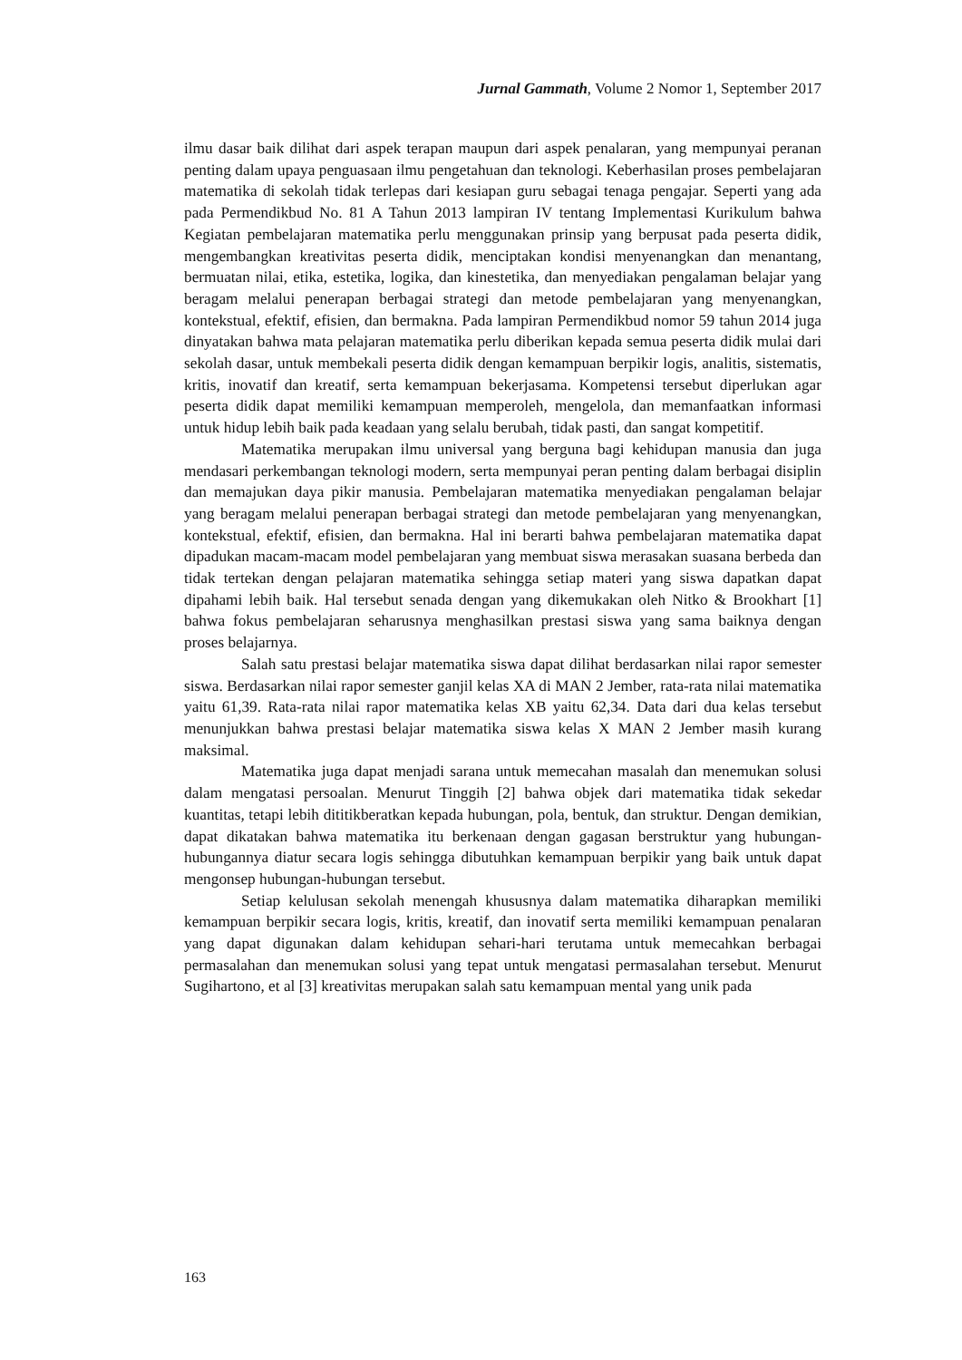Jurnal Gammath, Volume 2 Nomor 1, September 2017
ilmu dasar baik dilihat dari aspek terapan maupun dari aspek penalaran, yang mempunyai peranan penting dalam upaya penguasaan ilmu pengetahuan dan teknologi. Keberhasilan proses pembelajaran matematika di sekolah tidak terlepas dari kesiapan guru sebagai tenaga pengajar. Seperti yang ada pada Permendikbud No. 81 A Tahun 2013 lampiran IV tentang Implementasi Kurikulum bahwa Kegiatan pembelajaran matematika perlu menggunakan prinsip yang berpusat pada peserta didik, mengembangkan kreativitas peserta didik, menciptakan kondisi menyenangkan dan menantang, bermuatan nilai, etika, estetika, logika, dan kinestetika, dan menyediakan pengalaman belajar yang beragam melalui penerapan berbagai strategi dan metode pembelajaran yang menyenangkan, kontekstual, efektif, efisien, dan bermakna. Pada lampiran Permendikbud nomor 59 tahun 2014 juga dinyatakan bahwa mata pelajaran matematika perlu diberikan kepada semua peserta didik mulai dari sekolah dasar, untuk membekali peserta didik dengan kemampuan berpikir logis, analitis, sistematis, kritis, inovatif dan kreatif, serta kemampuan bekerjasama. Kompetensi tersebut diperlukan agar peserta didik dapat memiliki kemampuan memperoleh, mengelola, dan memanfaatkan informasi untuk hidup lebih baik pada keadaan yang selalu berubah, tidak pasti, dan sangat kompetitif.
Matematika merupakan ilmu universal yang berguna bagi kehidupan manusia dan juga mendasari perkembangan teknologi modern, serta mempunyai peran penting dalam berbagai disiplin dan memajukan daya pikir manusia. Pembelajaran matematika menyediakan pengalaman belajar yang beragam melalui penerapan berbagai strategi dan metode pembelajaran yang menyenangkan, kontekstual, efektif, efisien, dan bermakna. Hal ini berarti bahwa pembelajaran matematika dapat dipadukan macam-macam model pembelajaran yang membuat siswa merasakan suasana berbeda dan tidak tertekan dengan pelajaran matematika sehingga setiap materi yang siswa dapatkan dapat dipahami lebih baik. Hal tersebut senada dengan yang dikemukakan oleh Nitko & Brookhart [1] bahwa fokus pembelajaran seharusnya menghasilkan prestasi siswa yang sama baiknya dengan proses belajarnya.
Salah satu prestasi belajar matematika siswa dapat dilihat berdasarkan nilai rapor semester siswa. Berdasarkan nilai rapor semester ganjil kelas XA di MAN 2 Jember, rata-rata nilai matematika yaitu 61,39. Rata-rata nilai rapor matematika kelas XB yaitu 62,34. Data dari dua kelas tersebut menunjukkan bahwa prestasi belajar matematika siswa kelas X MAN 2 Jember masih kurang maksimal.
Matematika juga dapat menjadi sarana untuk memecahan masalah dan menemukan solusi dalam mengatasi persoalan. Menurut Tinggih [2] bahwa objek dari matematika tidak sekedar kuantitas, tetapi lebih dititikberatkan kepada hubungan, pola, bentuk, dan struktur. Dengan demikian, dapat dikatakan bahwa matematika itu berkenaan dengan gagasan berstruktur yang hubungan-hubungannya diatur secara logis sehingga dibutuhkan kemampuan berpikir yang baik untuk dapat mengonsep hubungan-hubungan tersebut.
Setiap kelulusan sekolah menengah khususnya dalam matematika diharapkan memiliki kemampuan berpikir secara logis, kritis, kreatif, dan inovatif serta memiliki kemampuan penalaran yang dapat digunakan dalam kehidupan sehari-hari terutama untuk memecahkan berbagai permasalahan dan menemukan solusi yang tepat untuk mengatasi permasalahan tersebut. Menurut Sugihartono, et al [3] kreativitas merupakan salah satu kemampuan mental yang unik pada
163